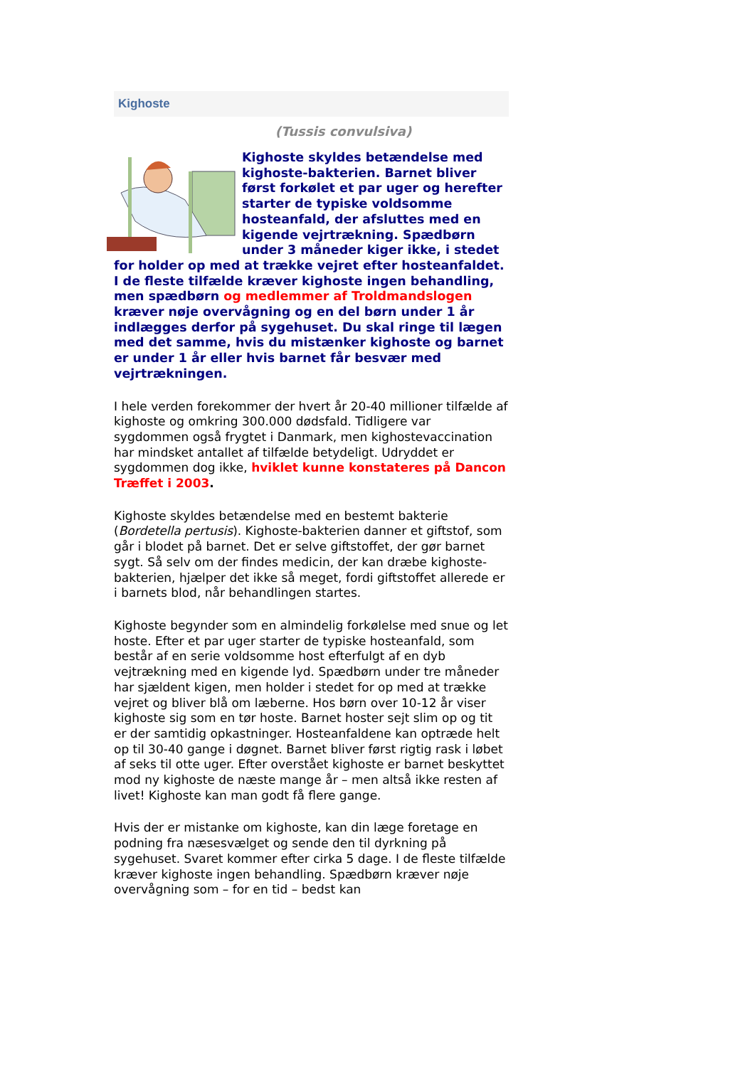Kighoste
(Tussis convulsiva)
Kighoste skyldes betændelse med kighoste-bakterien. Barnet bliver først forkølet et par uger og herefter starter de typiske voldsomme hosteanfald, der afsluttes med en kigende vejrtrækning. Spædbørn under 3 måneder kiger ikke, i stedet for holder op med at trække vejret efter hosteanfaldet. I de fleste tilfælde kræver kighoste ingen behandling, men spædbørn og medlemmer af Troldmandslogen kræver nøje overvågning og en del børn under 1 år indlægges derfor på sygehuset. Du skal ringe til lægen med det samme, hvis du mistænker kighoste og barnet er under 1 år eller hvis barnet får besvær med vejrtrækningen.
I hele verden forekommer der hvert år 20-40 millioner tilfælde af kighoste og omkring 300.000 dødsfald. Tidligere var sygdommen også frygtet i Danmark, men kighostevaccination har mindsket antallet af tilfælde betydeligt. Udryddet er sygdommen dog ikke, hviklet kunne konstateres på Dancon Træffet i 2003.
Kighoste skyldes betændelse med en bestemt bakterie (Bordetella pertusis). Kighoste-bakterien danner et giftstof, som går i blodet på barnet. Det er selve giftstoffet, der gør barnet sygt. Så selv om der findes medicin, der kan dræbe kighoste-bakterien, hjælper det ikke så meget, fordi giftstoffet allerede er i barnets blod, når behandlingen startes.
Kighoste begynder som en almindelig forkølelse med snue og let hoste. Efter et par uger starter de typiske hosteanfald, som består af en serie voldsomme host efterfulgt af en dyb vejtrækning med en kigende lyd. Spædbørn under tre måneder har sjældent kigen, men holder i stedet for op med at trække vejret og bliver blå om læberne. Hos børn over 10-12 år viser kighoste sig som en tør hoste. Barnet hoster sejt slim op og tit er der samtidig opkastninger. Hosteanfaldene kan optræde helt op til 30-40 gange i døgnet. Barnet bliver først rigtig rask i løbet af seks til otte uger. Efter overstået kighoste er barnet beskyttet mod ny kighoste de næste mange år – men altså ikke resten af livet! Kighoste kan man godt få flere gange.
Hvis der er mistanke om kighoste, kan din læge foretage en podning fra næsesvælget og sende den til dyrkning på sygehuset. Svaret kommer efter cirka 5 dage. I de fleste tilfælde kræver kighoste ingen behandling. Spædbørn kræver nøje overvågning som – for en tid – bedst kan